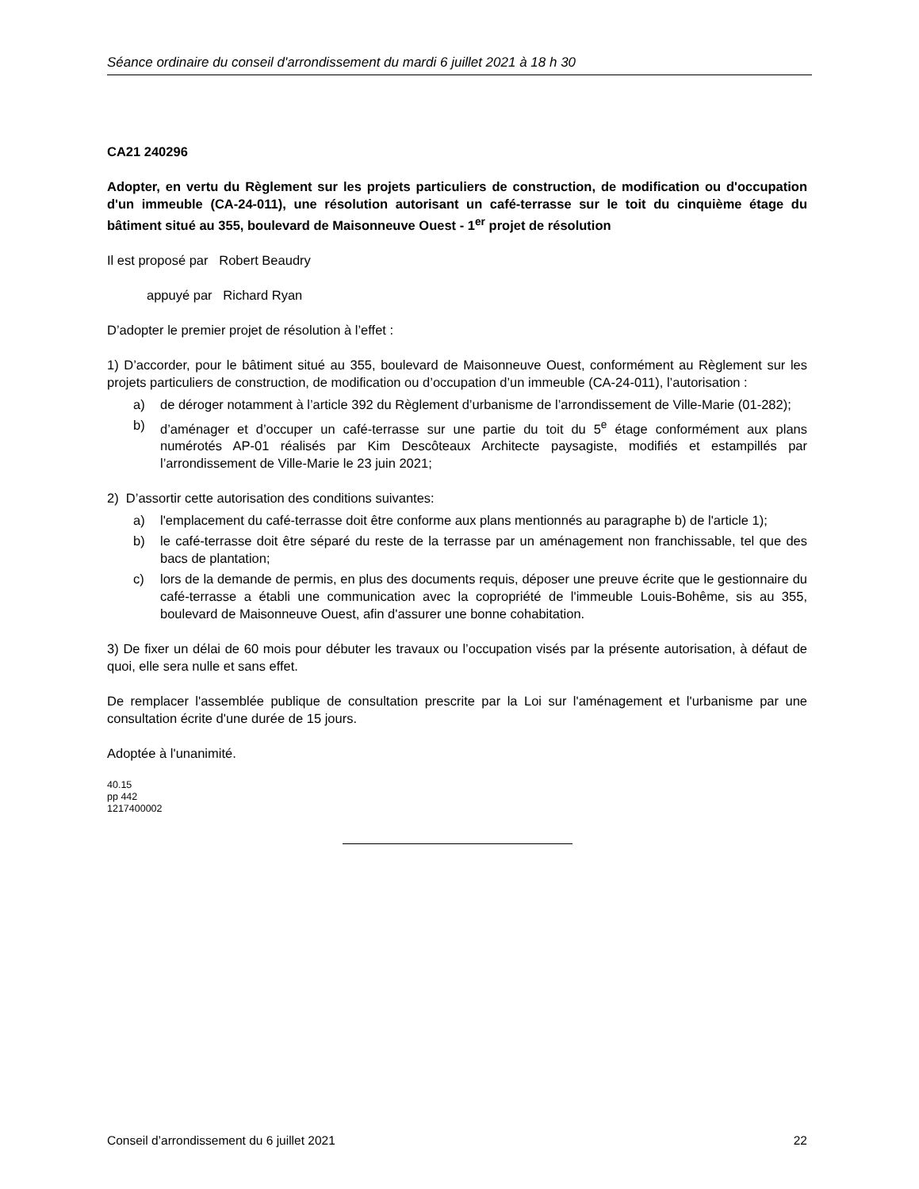Séance ordinaire du conseil d'arrondissement du mardi 6 juillet 2021 à 18 h 30
CA21 240296
Adopter, en vertu du Règlement sur les projets particuliers de construction, de modification ou d'occupation d'un immeuble (CA-24-011), une résolution autorisant un café-terrasse sur le toit du cinquième étage du bâtiment situé au 355, boulevard de Maisonneuve Ouest - 1<sup>er</sup> projet de résolution
Il est proposé par Robert Beaudry
appuyé par Richard Ryan
D’adopter le premier projet de résolution à l’effet :
1) D’accorder, pour le bâtiment situé au 355, boulevard de Maisonneuve Ouest, conformément au Règlement sur les projets particuliers de construction, de modification ou d’occupation d’un immeuble (CA-24-011), l’autorisation :
a) de déroger notamment à l’article 392 du Règlement d’urbanisme de l’arrondissement de Ville-Marie (01-282);
b) d’aménager et d’occuper un café-terrasse sur une partie du toit du 5<sup>e</sup> étage conformément aux plans numérotés AP-01 réalisés par Kim Descôteaux Architecte paysagiste, modifiés et estampillés par l’arrondissement de Ville-Marie le 23 juin 2021;
2) D’assortir cette autorisation des conditions suivantes:
a) l'emplacement du café-terrasse doit être conforme aux plans mentionnés au paragraphe b) de l'article 1);
b) le café-terrasse doit être séparé du reste de la terrasse par un aménagement non franchissable, tel que des bacs de plantation;
c) lors de la demande de permis, en plus des documents requis, déposer une preuve écrite que le gestionnaire du café-terrasse a établi une communication avec la copropriété de l'immeuble Louis-Bohême, sis au 355, boulevard de Maisonneuve Ouest, afin d'assurer une bonne cohabitation.
3) De fixer un délai de 60 mois pour débuter les travaux ou l’occupation visés par la présente autorisation, à défaut de quoi, elle sera nulle et sans effet.
De remplacer l'assemblée publique de consultation prescrite par la Loi sur l'aménagement et l'urbanisme par une consultation écrite d'une durée de 15 jours.
Adoptée à l'unanimité.
40.15
pp 442
1217400002
Conseil d’arrondissement du 6 juillet 2021 22